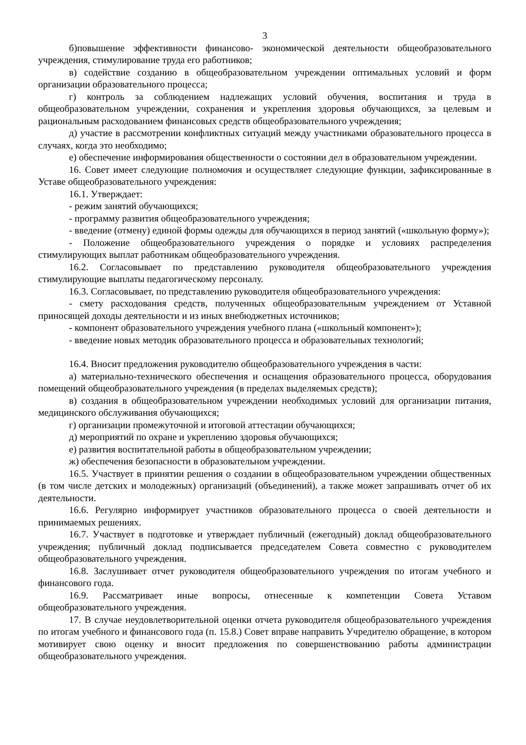3
б)повышение эффективности финансово- экономической деятельности общеобразовательного учреждения, стимулирование труда его работников;
в) содействие созданию в общеобразовательном учреждении оптимальных условий и форм организации образовательного процесса;
г) контроль за соблюдением надлежащих условий обучения, воспитания и труда в общеобразовательном учреждении, сохранения и укрепления здоровья обучающихся, за целевым и рациональным расходованием финансовых средств общеобразовательного учреждения;
д) участие в рассмотрении конфликтных ситуаций между участниками образовательного процесса в случаях, когда это необходимо;
е) обеспечение информирования общественности о состоянии дел в образовательном учреждении.
16. Совет имеет следующие полномочия и осуществляет следующие функции, зафиксированные в Уставе общеобразовательного учреждения:
16.1. Утверждает:
- режим занятий обучающихся;
- программу развития общеобразовательного учреждения;
- введение (отмену) единой формы одежды для обучающихся в период занятий («школьную форму»);
- Положение общеобразовательного учреждения о порядке и условиях распределения стимулирующих выплат работникам общеобразовательного учреждения.
16.2. Согласовывает по представлению руководителя общеобразовательного учреждения стимулирующие выплаты педагогическому персоналу.
16.3. Согласовывает, по представлению руководителя общеобразовательного учреждения:
- смету расходования средств, полученных общеобразовательным учреждением от Уставной приносящей доходы деятельности и из иных внебюджетных источников;
- компонент образовательного учреждения учебного плана («школьный компонент»);
- введение новых методик образовательного процесса и образовательных технологий;
16.4. Вносит предложения руководителю общеобразовательного учреждения в части:
а) материально-технического обеспечения и оснащения образовательного процесса, оборудования помещений общеобразовательного учреждения (в пределах выделяемых средств);
в) создания в общеобразовательном учреждении необходимых условий для организации питания, медицинского обслуживания обучающихся;
г) организации промежуточной и итоговой аттестации обучающихся;
д) мероприятий по охране и укреплению здоровья обучающихся;
е) развития воспитательной работы в общеобразовательном учреждении;
ж) обеспечения безопасности в образовательном учреждении.
16.5. Участвует в принятии решения о создании в общеобразовательном учреждении общественных (в том числе детских и молодежных) организаций (объединений), а также может запрашивать отчет об их деятельности.
16.6. Регулярно информирует участников образовательного процесса о своей деятельности и принимаемых решениях.
16.7. Участвует в подготовке и утверждает публичный (ежегодный) доклад общеобразовательного учреждения; публичный доклад подписывается председателем Совета совместно с руководителем общеобразовательного учреждения.
16.8. Заслушивает отчет руководителя общеобразовательного учреждения по итогам учебного и финансового года.
16.9. Рассматривает иные вопросы, отнесенные к компетенции Совета Уставом общеобразовательного учреждения.
17. В случае неудовлетворительной оценки отчета руководителя общеобразовательного учреждения по итогам учебного и финансового года (п. 15.8.) Совет вправе направить Учредителю обращение, в котором мотивирует свою оценку и вносит предложения по совершенствованию работы администрации общеобразовательного учреждения.